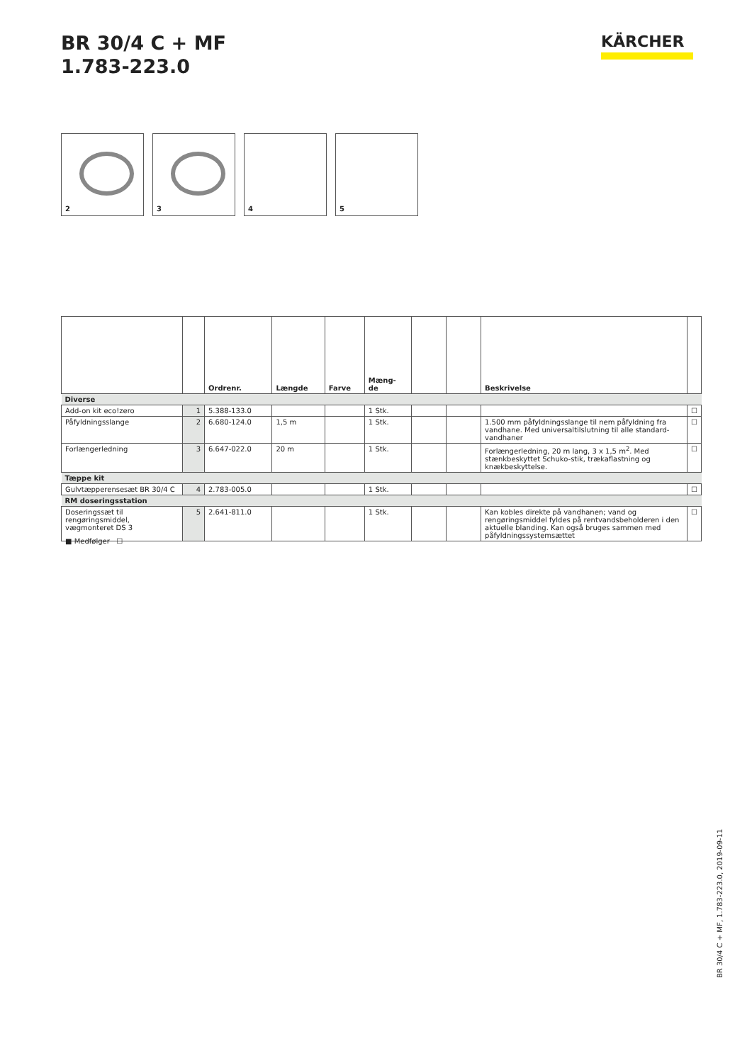BR 30/4 C + MF
1.783-223.0
KÄRCHER
2
3
4
5
| | | Ordrenr. | Længde | Farve | Mæng- de | | | Beskrivelse | |
| --- | --- | --- | --- | --- | --- | --- | --- | --- | --- |
| Diverse | | | | | | | | | |
| Add-on kit eco!zero | 1 | 5.388-133.0 | | | 1 Stk. | | | | ☐ |
| Påfyldningsslange | 2 | 6.680-124.0 | 1,5 m | | 1 Stk. | | | 1.500 mm påfyldningsslange til nem påfyldning fra vandhane. Med universaltilslutning til alle standard-vandhaner | ☐ |
| Forlængerledning | 3 | 6.647-022.0 | 20 m | | 1 Stk. | | | Forlængerledning, 20 m lang, 3 x 1,5 m<sup>2</sup>. Med stænkbeskyttet Schuko-stik, trækaflastning og knækbeskyttelse. | ☐ |
| Tæppe kit | | | | | | | | | |
| Gulvtæpperensesæt BR 30/4 C | 4 | 2.783-005.0 | | | 1 Stk. | | | | ☐ |
| RM doseringsstation | | | | | | | | | |
| Doseringssæt til rengøringsmiddel, vægmonteret DS 3 | 5 | 2.641-811.0 | | | 1 Stk. | | | Kan kobles direkte på vandhanen; vand og rengøringsmiddel fyldes på rentvandsbeholderen i den aktuelle blanding. Kan også bruges sammen med påfyldningssystemsættet | ☐ |
■ Medfølger ☐
BR 30/4 C + MF, 1.783-223.0, 2019-09-11